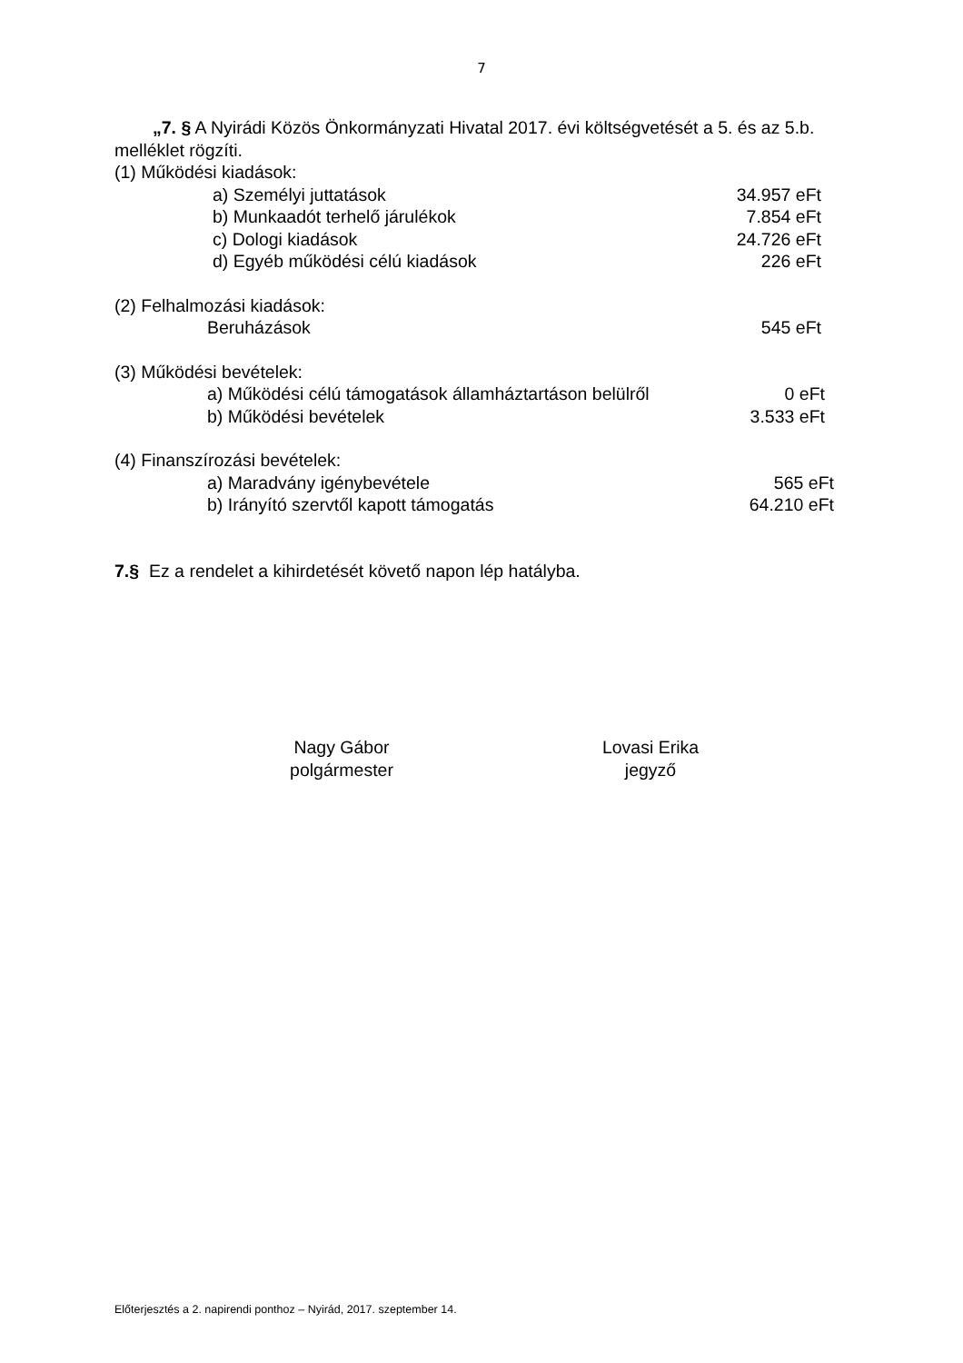7
„7. § A Nyirádi Közös Önkormányzati Hivatal 2017. évi költségvetését a 5. és az 5.b. melléklet rögzíti.
(1) Működési kiadások:
a) Személyi juttatások 34.957 eFt
b) Munkaadót terhelő járulékok 7.854 eFt
c) Dologi kiadások 24.726 eFt
d) Egyéb működési célú kiadások 226 eFt
(2) Felhalmozási kiadások:
Beruházások 545 eFt
(3) Működési bevételek:
a) Működési célú támogatások államháztartáson belülről 0 eFt
b) Működési bevételek 3.533 eFt
(4) Finanszírozási bevételek:
a) Maradvány igénybevétele 565 eFt
b) Irányító szervtől kapott támogatás 64.210 eFt
7.§ Ez a rendelet a kihirdetését követő napon lép hatályba.
Nagy Gábor
polgármester
Lovasi Erika
jegyző
Előterjesztés a 2. napirendi ponthoz – Nyirád, 2017. szeptember 14.